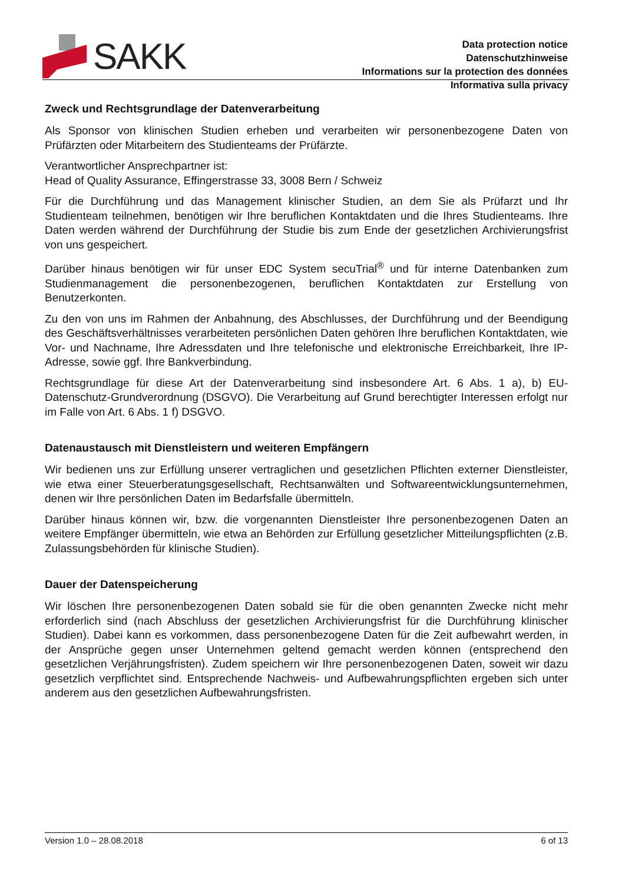SAKK
Data protection notice
Datenschutzhinweise
Informations sur la protection des données
Informativa sulla privacy
Zweck und Rechtsgrundlage der Datenverarbeitung
Als Sponsor von klinischen Studien erheben und verarbeiten wir personenbezogene Daten von Prüfärzten oder Mitarbeitern des Studienteams der Prüfärzte.
Verantwortlicher Ansprechpartner ist:
Head of Quality Assurance, Effingerstrasse 33, 3008 Bern / Schweiz
Für die Durchführung und das Management klinischer Studien, an dem Sie als Prüfarzt und Ihr Studienteam teilnehmen, benötigen wir Ihre beruflichen Kontaktdaten und die Ihres Studienteams. Ihre Daten werden während der Durchführung der Studie bis zum Ende der gesetzlichen Archivierungsfrist von uns gespeichert.
Darüber hinaus benötigen wir für unser EDC System secuTrial<sup>®</sup> und für interne Datenbanken zum Studienmanagement die personenbezogenen, beruflichen Kontaktdaten zur Erstellung von Benutzerkonten.
Zu den von uns im Rahmen der Anbahnung, des Abschlusses, der Durchführung und der Beendigung des Geschäftsverhältnisses verarbeiteten persönlichen Daten gehören Ihre beruflichen Kontaktdaten, wie Vor- und Nachname, Ihre Adressdaten und Ihre telefonische und elektronische Erreichbarkeit, Ihre IP-Adresse, sowie ggf. Ihre Bankverbindung.
Rechtsgrundlage für diese Art der Datenverarbeitung sind insbesondere Art. 6 Abs. 1 a), b) EU-Datenschutz-Grundverordnung (DSGVO). Die Verarbeitung auf Grund berechtigter Interessen erfolgt nur im Falle von Art. 6 Abs. 1 f) DSGVO.
Datenaustausch mit Dienstleistern und weiteren Empfängern
Wir bedienen uns zur Erfüllung unserer vertraglichen und gesetzlichen Pflichten externer Dienstleister, wie etwa einer Steuerberatungsgesellschaft, Rechtsanwälten und Softwareentwicklungsunternehmen, denen wir Ihre persönlichen Daten im Bedarfsfalle übermitteln.
Darüber hinaus können wir, bzw. die vorgenannten Dienstleister Ihre personenbezogenen Daten an weitere Empfänger übermitteln, wie etwa an Behörden zur Erfüllung gesetzlicher Mitteilungspflichten (z.B. Zulassungsbehörden für klinische Studien).
Dauer der Datenspeicherung
Wir löschen Ihre personenbezogenen Daten sobald sie für die oben genannten Zwecke nicht mehr erforderlich sind (nach Abschluss der gesetzlichen Archivierungsfrist für die Durchführung klinischer Studien). Dabei kann es vorkommen, dass personenbezogene Daten für die Zeit aufbewahrt werden, in der Ansprüche gegen unser Unternehmen geltend gemacht werden können (entsprechend den gesetzlichen Verjährungsfristen). Zudem speichern wir Ihre personenbezogenen Daten, soweit wir dazu gesetzlich verpflichtet sind. Entsprechende Nachweis- und Aufbewahrungspflichten ergeben sich unter anderem aus den gesetzlichen Aufbewahrungsfristen.
Version 1.0 – 28.08.2018 6 of 13